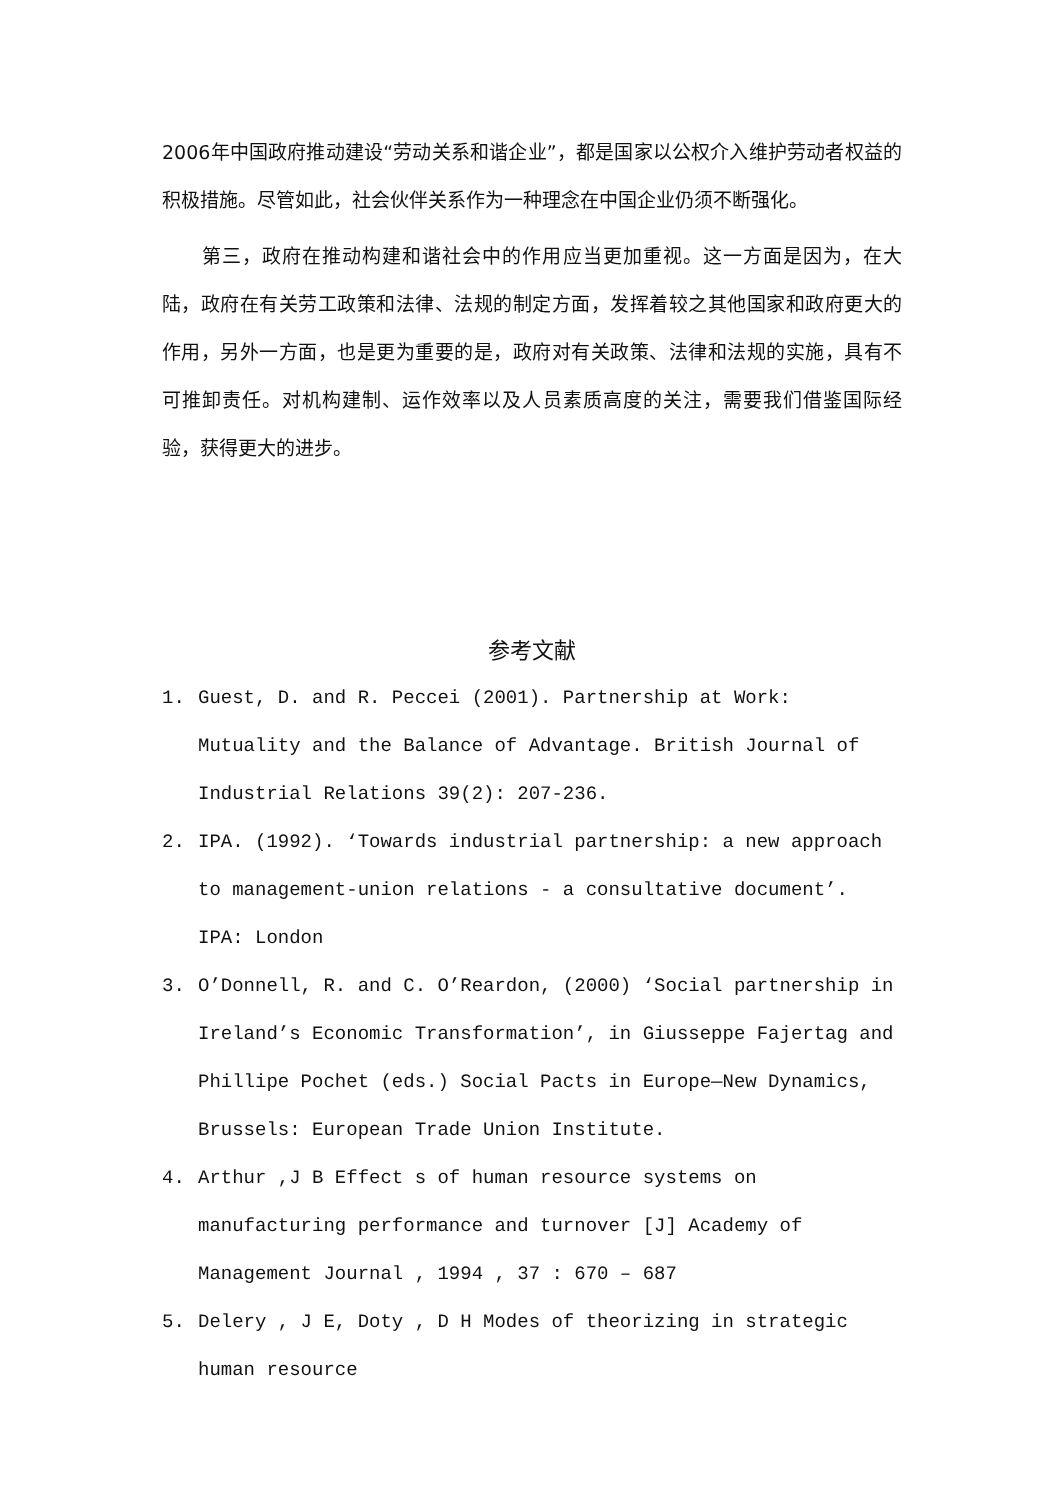2006年中国政府推动建设“劳动关系和谐企业”，都是国家以公权介入维护劳动者权益的积极措施。尽管如此，社会伙伴关系作为一种理念在中国企业仍须不断强化。
第三，政府在推动构建和谐社会中的作用应当更加重视。这一方面是因为，在大陆，政府在有关劳工政策和法律、法规的制定方面，发挥着较之其他国家和政府更大的作用，另外一方面，也是更为重要的是，政府对有关政策、法律和法规的实施，具有不可推卸责任。对机构建制、运作效率以及人员素质高度的关注，需要我们借鉴国际经验，获得更大的进步。
参考文献
1. Guest, D. and R. Peccei (2001). Partnership at Work: Mutuality and the Balance of Advantage. British Journal of Industrial Relations 39(2): 207-236.
2. IPA. (1992). ‘Towards industrial partnership: a new approach to management-union relations - a consultative document’. IPA: London
3. O’Donnell, R. and C. O’Reardon, (2000) ‘Social partnership in Ireland’s Economic Transformation’, in Giusseppe Fajertag and Phillipe Pochet (eds.) Social Pacts in Europe—New Dynamics, Brussels: European Trade Union Institute.
4. Arthur ,J B Effect s of human resource systems on manufacturing performance and turnover [J] Academy of Management Journal , 1994 , 37 : 670 – 687
5. Delery , J E, Doty , D H Modes of theorizing in strategic human resource